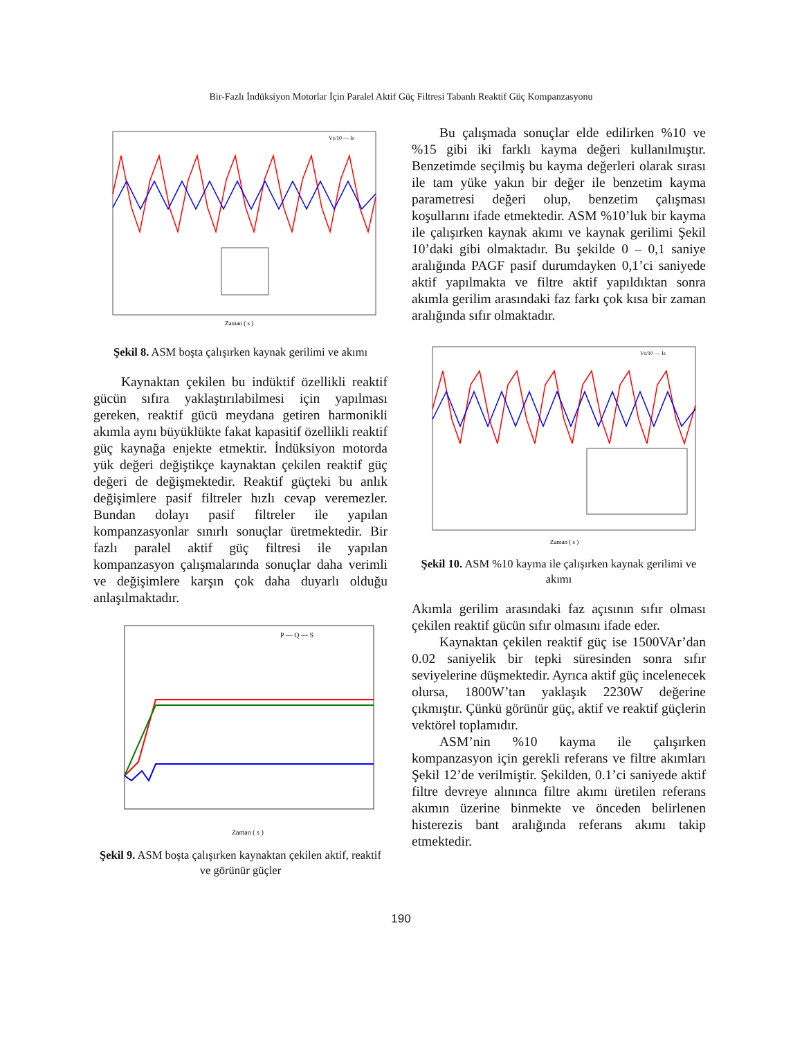Bir-Fazlı İndüksiyon Motorlar İçin Paralel Aktif Güç Filtresi Tabanlı Reaktif Güç Kompanzasyonu
Zaman ( s )
Vs/10 — Is
Şekil 8. ASM boşta çalışırken kaynak gerilimi ve akımı
Kaynaktan çekilen bu indüktif özellikli reaktif gücün sıfıra yaklaştırılabilmesi için yapılması gereken, reaktif gücü meydana getiren harmonikli akımla aynı büyüklükte fakat kapasitif özellikli reaktif güç kaynağa enjekte etmektir. İndüksiyon motorda yük değeri değiştikçe kaynaktan çekilen reaktif güç değeri de değişmektedir. Reaktif güçteki bu anlık değişimlere pasif filtreler hızlı cevap veremezler. Bundan dolayı pasif filtreler ile yapılan kompanzasyonlar sınırlı sonuçlar üretmektedir. Bir fazlı paralel aktif güç filtresi ile yapılan kompanzasyon çalışmalarında sonuçlar daha verimli ve değişimlere karşın çok daha duyarlı olduğu anlaşılmaktadır.
P — Q — S
Zaman ( s )
Şekil 9. ASM boşta çalışırken kaynaktan çekilen aktif, reaktif ve görünür güçler
Bu çalışmada sonuçlar elde edilirken %10 ve %15 gibi iki farklı kayma değeri kullanılmıştır. Benzetimde seçilmiş bu kayma değerleri olarak sırası ile tam yüke yakın bir değer ile benzetim kayma parametresi değeri olup, benzetim çalışması koşullarını ifade etmektedir. ASM %10’luk bir kayma ile çalışırken kaynak akımı ve kaynak gerilimi Şekil 10’daki gibi olmaktadır. Bu şekilde 0 – 0,1 saniye aralığında PAGF pasif durumdayken 0,1’ci saniyede aktif yapılmakta ve filtre aktif yapıldıktan sonra akımla gerilim arasındaki faz farkı çok kısa bir zaman aralığında sıfır olmaktadır.
Zaman ( s )
Vs/10 — Is
Şekil 10. ASM %10 kayma ile çalışırken kaynak gerilimi ve akımı
Akımla gerilim arasındaki faz açısının sıfır olması çekilen reaktif gücün sıfır olmasını ifade eder.
Kaynaktan çekilen reaktif güç ise 1500VAr’dan 0.02 saniyelik bir tepki süresinden sonra sıfır seviyelerine düşmektedir. Ayrıca aktif güç incelenecek olursa, 1800W’tan yaklaşık 2230W değerine çıkmıştır. Çünkü görünür güç, aktif ve reaktif güçlerin vektörel toplamıdır.
ASM’nin %10 kayma ile çalışırken kompanzasyon için gerekli referans ve filtre akımları Şekil 12’de verilmiştir. Şekilden, 0.1’ci saniyede aktif filtre devreye alınınca filtre akımı üretilen referans akımın üzerine binmekte ve önceden belirlenen histerezis bant aralığında referans akımı takip etmektedir.
190